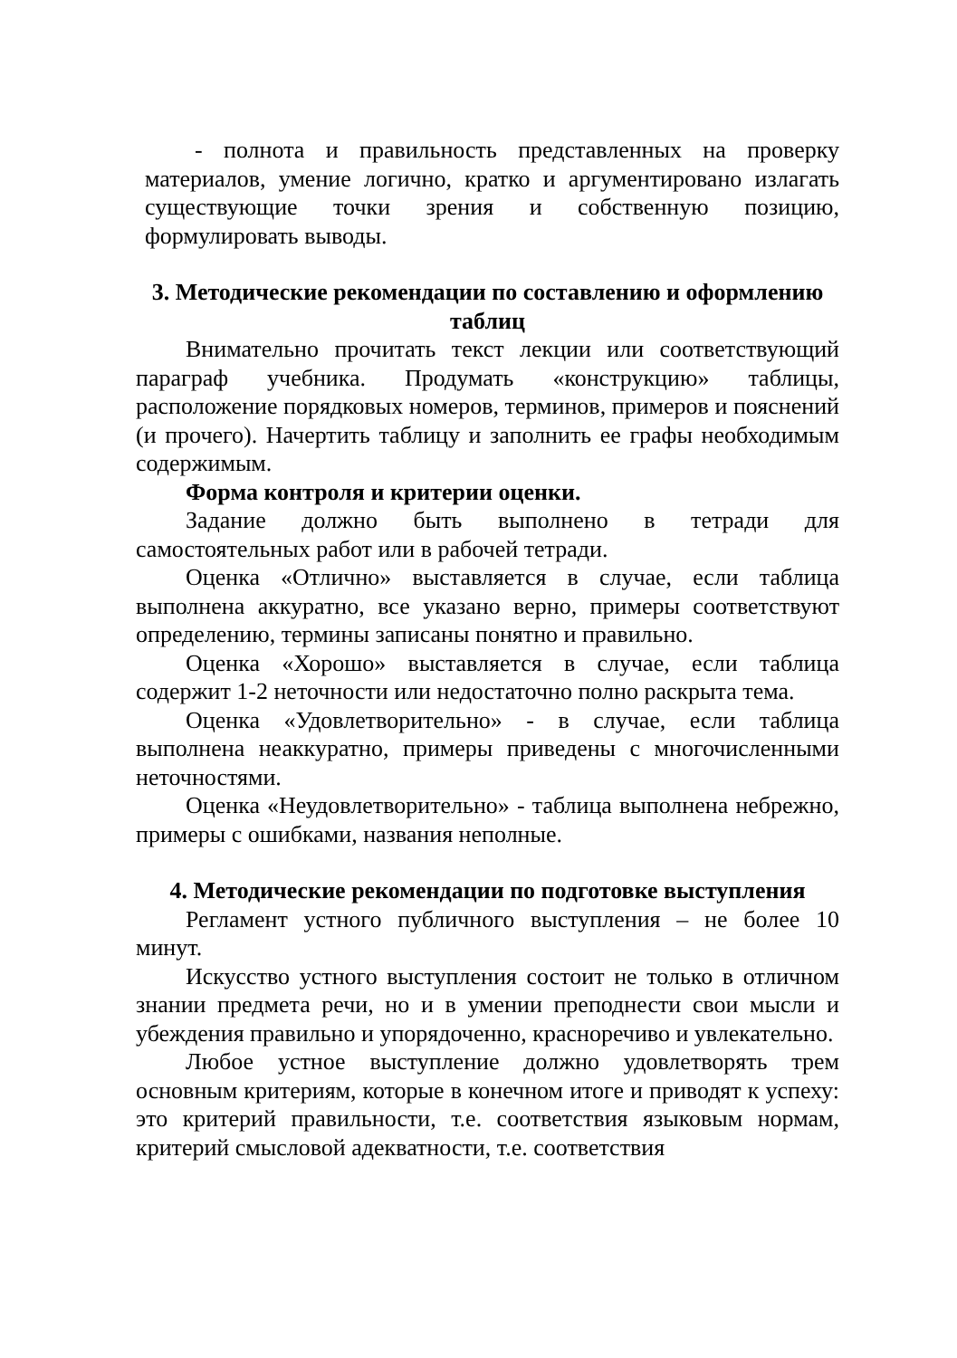- полнота и правильность представленных на проверку материалов, умение логично, кратко и аргументировано излагать существующие точки зрения и собственную позицию, формулировать выводы.
3. Методические рекомендации по составлению и оформлению таблиц
Внимательно прочитать текст лекции или соответствующий параграф учебника. Продумать «конструкцию» таблицы, расположение порядковых номеров, терминов, примеров и пояснений (и прочего). Начертить таблицу и заполнить ее графы необходимым содержимым.
Форма контроля и критерии оценки.
Задание должно быть выполнено в тетради для самостоятельных работ или в рабочей тетради.
Оценка «Отлично» выставляется в случае, если таблица выполнена аккуратно, все указано верно, примеры соответствуют определению, термины записаны понятно и правильно.
Оценка «Хорошо» выставляется в случае, если таблица содержит 1-2 неточности или недостаточно полно раскрыта тема.
Оценка «Удовлетворительно» - в случае, если таблица выполнена неаккуратно, примеры приведены с многочисленными неточностями.
Оценка «Неудовлетворительно» - таблица выполнена небрежно, примеры с ошибками, названия неполные.
4. Методические рекомендации по подготовке выступления
Регламент устного публичного выступления – не более 10 минут.
Искусство устного выступления состоит не только в отличном знании предмета речи, но и в умении преподнести свои мысли и убеждения правильно и упорядоченно, красноречиво и увлекательно.
Любое устное выступление должно удовлетворять трем основным критериям, которые в конечном итоге и приводят к успеху: это критерий правильности, т.е. соответствия языковым нормам, критерий смысловой адекватности, т.е. соответствия